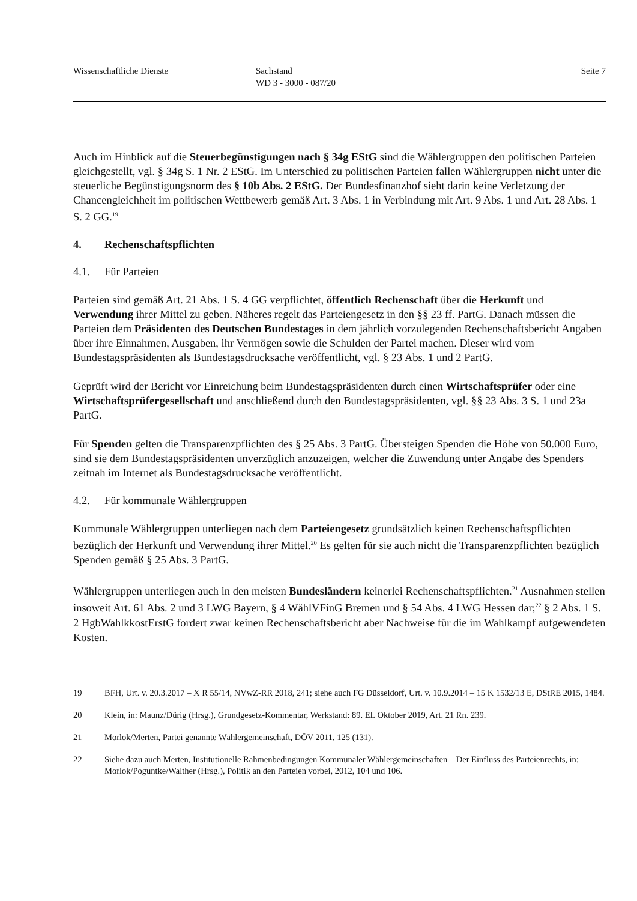Wissenschaftliche Dienste Sachstand
WD 3 - 3000 - 087/20
Seite 7
Auch im Hinblick auf die Steuerbegünstigungen nach § 34g EStG sind die Wählergruppen den politischen Parteien gleichgestellt, vgl. § 34g S. 1 Nr. 2 EStG. Im Unterschied zu politischen Parteien fallen Wählergruppen nicht unter die steuerliche Begünstigungsnorm des § 10b Abs. 2 EStG. Der Bundesfinanzhof sieht darin keine Verletzung der Chancengleichheit im politischen Wettbewerb gemäß Art. 3 Abs. 1 in Verbindung mit Art. 9 Abs. 1 und Art. 28 Abs. 1 S. 2 GG.<sup>19</sup>
4. Rechenschaftspflichten
4.1. Für Parteien
Parteien sind gemäß Art. 21 Abs. 1 S. 4 GG verpflichtet, öffentlich Rechenschaft über die Herkunft und Verwendung ihrer Mittel zu geben. Näheres regelt das Parteiengesetz in den §§ 23 ff. PartG. Danach müssen die Parteien dem Präsidenten des Deutschen Bundestages in dem jährlich vorzulegenden Rechenschaftsbericht Angaben über ihre Einnahmen, Ausgaben, ihr Vermögen sowie die Schulden der Partei machen. Dieser wird vom Bundestagspräsidenten als Bundestagsdrucksache veröffentlicht, vgl. § 23 Abs. 1 und 2 PartG.
Geprüft wird der Bericht vor Einreichung beim Bundestagspräsidenten durch einen Wirtschaftsprüfer oder eine Wirtschaftsprüfergesellschaft und anschließend durch den Bundestagspräsidenten, vgl. §§ 23 Abs. 3 S. 1 und 23a PartG.
Für Spenden gelten die Transparenzpflichten des § 25 Abs. 3 PartG. Übersteigen Spenden die Höhe von 50.000 Euro, sind sie dem Bundestagspräsidenten unverzüglich anzuzeigen, welcher die Zuwendung unter Angabe des Spenders zeitnah im Internet als Bundestagsdrucksache veröffentlicht.
4.2. Für kommunale Wählergruppen
Kommunale Wählergruppen unterliegen nach dem Parteiengesetz grundsätzlich keinen Rechenschaftspflichten bezüglich der Herkunft und Verwendung ihrer Mittel.<sup>20</sup> Es gelten für sie auch nicht die Transparenzpflichten bezüglich Spenden gemäß § 25 Abs. 3 PartG.
Wählergruppen unterliegen auch in den meisten Bundesländern keinerlei Rechenschaftspflichten.<sup>21</sup> Ausnahmen stellen insoweit Art. 61 Abs. 2 und 3 LWG Bayern, § 4 WählVFinG Bremen und § 54 Abs. 4 LWG Hessen dar;<sup>22</sup> § 2 Abs. 1 S. 2 HgbWahlkkostErstG fordert zwar keinen Rechenschaftsbericht aber Nachweise für die im Wahlkampf aufgewendeten Kosten.
19 BFH, Urt. v. 20.3.2017 – X R 55/14, NVwZ-RR 2018, 241; siehe auch FG Düsseldorf, Urt. v. 10.9.2014 – 15 K 1532/13 E, DStRE 2015, 1484.
20 Klein, in: Maunz/Dürig (Hrsg.), Grundgesetz-Kommentar, Werkstand: 89. EL Oktober 2019, Art. 21 Rn. 239.
21 Morlok/Merten, Partei genannte Wählergemeinschaft, DÖV 2011, 125 (131).
22 Siehe dazu auch Merten, Institutionelle Rahmenbedingungen Kommunaler Wählergemeinschaften – Der Einfluss des Parteienrechts, in: Morlok/Poguntke/Walther (Hrsg.), Politik an den Parteien vorbei, 2012, 104 und 106.